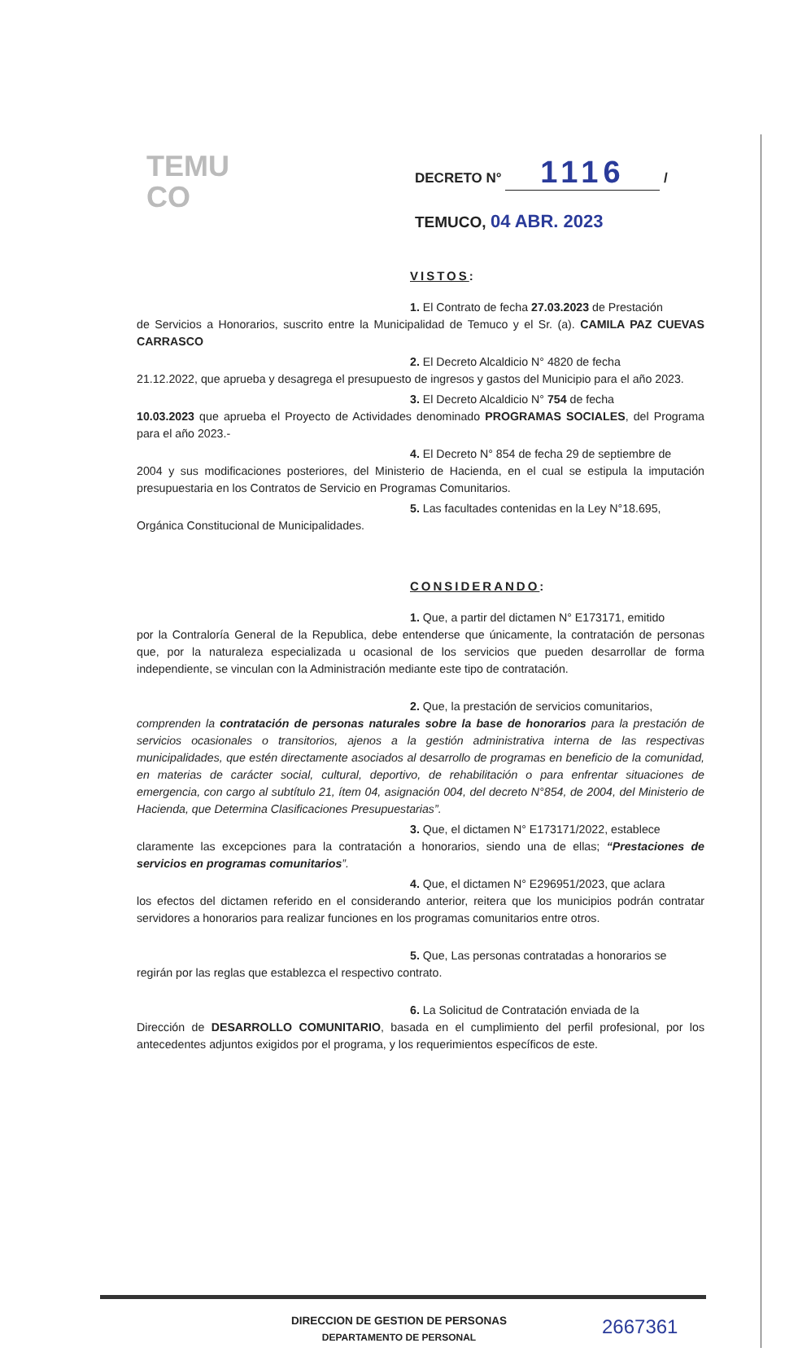TEMU
CO
DECRETO N° 1116 /
TEMUCO, 04 ABR. 2023
VISTOS:
1. El Contrato de fecha 27.03.2023 de Prestación
de Servicios a Honorarios, suscrito entre la Municipalidad de Temuco y el Sr. (a). CAMILA PAZ CUEVAS CARRASCO
2. El Decreto Alcaldicio N° 4820 de fecha
21.12.2022, que aprueba y desagrega el presupuesto de ingresos y gastos del Municipio para el año 2023.
3. El Decreto Alcaldicio N° 754 de fecha
10.03.2023 que aprueba el Proyecto de Actividades denominado PROGRAMAS SOCIALES, del Programa para el año 2023.-
4. El Decreto N° 854 de fecha 29 de septiembre de
2004 y sus modificaciones posteriores, del Ministerio de Hacienda, en el cual se estipula la imputación presupuestaria en los Contratos de Servicio en Programas Comunitarios.
5. Las facultades contenidas en la Ley N°18.695,
Orgánica Constitucional de Municipalidades.
CONSIDERANDO:
1. Que, a partir del dictamen N° E173171, emitido
por la Contraloría General de la Republica, debe entenderse que únicamente, la contratación de personas que, por la naturaleza especializada u ocasional de los servicios que pueden desarrollar de forma independiente, se vinculan con la Administración mediante este tipo de contratación.
2. Que, la prestación de servicios comunitarios,
comprenden la contratación de personas naturales sobre la base de honorarios para la prestación de servicios ocasionales o transitorios, ajenos a la gestión administrativa interna de las respectivas municipalidades, que estén directamente asociados al desarrollo de programas en beneficio de la comunidad, en materias de carácter social, cultural, deportivo, de rehabilitación o para enfrentar situaciones de emergencia, con cargo al subtítulo 21, ítem 04, asignación 004, del decreto N°854, de 2004, del Ministerio de Hacienda, que Determina Clasificaciones Presupuestarias”.
3. Que, el dictamen N° E173171/2022, establece
claramente las excepciones para la contratación a honorarios, siendo una de ellas; “Prestaciones de servicios en programas comunitarios”.
4. Que, el dictamen N° E296951/2023, que aclara
los efectos del dictamen referido en el considerando anterior, reitera que los municipios podrán contratar servidores a honorarios para realizar funciones en los programas comunitarios entre otros.
5. Que, Las personas contratadas a honorarios se
regirán por las reglas que establezca el respectivo contrato.
6. La Solicitud de Contratación enviada de la
Dirección de DESARROLLO COMUNITARIO, basada en el cumplimiento del perfil profesional, por los antecedentes adjuntos exigidos por el programa, y los requerimientos específicos de este.
DIRECCION DE GESTION DE PERSONAS
DEPARTAMENTO DE PERSONAL
2667361